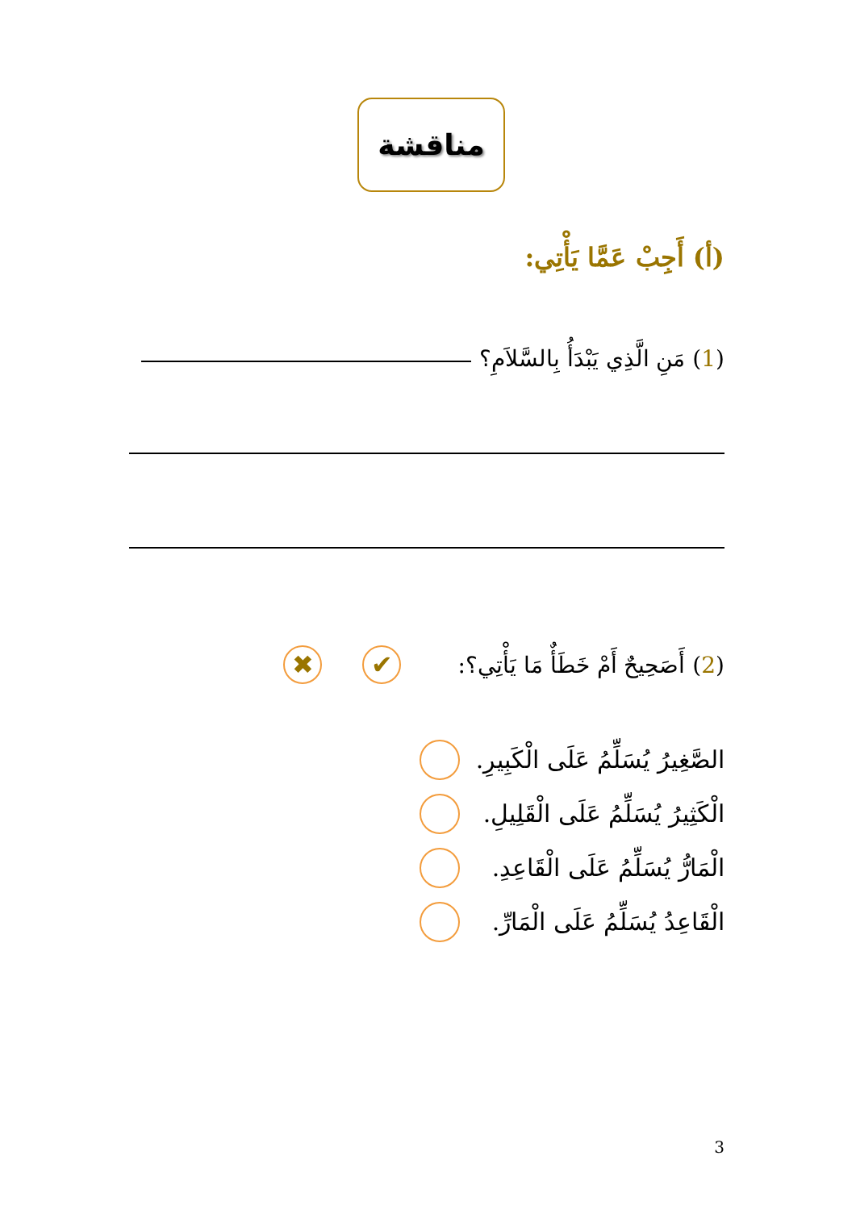مناقشة
(أ) أَجِبْ عَمَّا يَأْتِي:
(1) مَنِ الَّذِي يَبْدَأُ بِالسَّلاَمِ؟
(2) أَصَحِيحٌ أَمْ خَطَأٌ مَا يَأْتِي؟:
✔ ✖
الصَّغِيرُ يُسَلِّمُ عَلَى الْكَبِيرِ.
الْكَثِيرُ يُسَلِّمُ عَلَى الْقَلِيلِ.
الْمَارُّ يُسَلِّمُ عَلَى الْقَاعِدِ.
الْقَاعِدُ يُسَلِّمُ عَلَى الْمَارِّ.
3